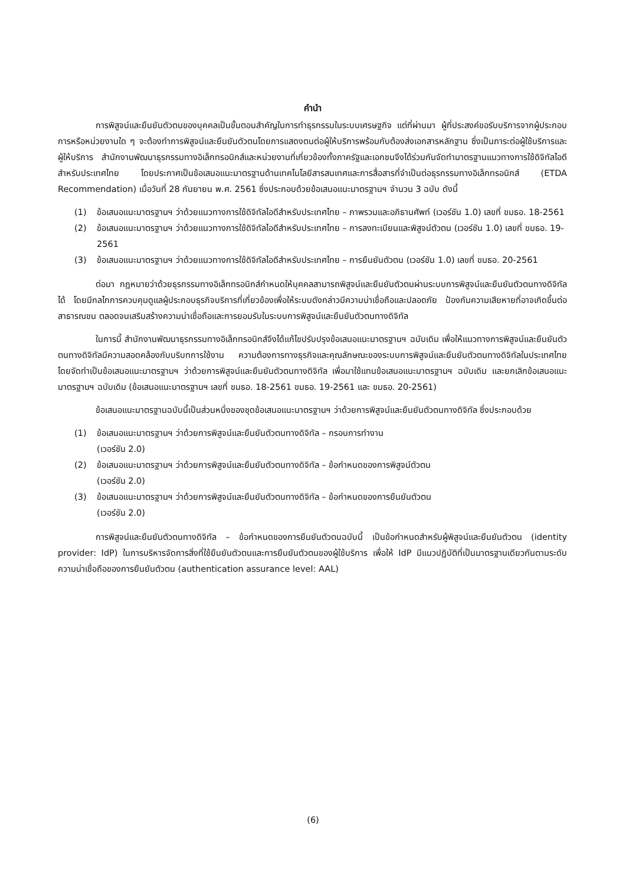คำนำ
การพิสูจน์และยืนยันตัวตนของบุคคลเป็นขั้นตอนสำคัญในการทำธุรกรรมในระบบเศรษฐกิจ แต่ที่ผ่านมา ผู้ที่ประสงค์ขอรับบริการจากผู้ประกอบการหรือหน่วยงานใด ๆ จะต้องทำการพิสูจน์และยืนยันตัวตนโดยการแสดงตนต่อผู้ให้บริการพร้อมกับต้องส่งเอกสารหลักฐาน ซึ่งเป็นภาระต่อผู้ใช้บริการและผู้ให้บริการ สำนักงานพัฒนาธุรกรรมทางอิเล็กทรอนิกส์และหน่วยงานที่เกี่ยวข้องทั้งภาครัฐและเอกชนจึงได้ร่วมกันจัดทำมาตรฐานแนวทางการใช้ดิจิทัลไอดีสำหรับประเทศไทย โดยประกาศเป็นข้อเสนอแนะมาตรฐานด้านเทคโนโลยีสารสนเทศและการสื่อสารที่จำเป็นต่อธุรกรรมทางอิเล็กทรอนิกส์ (ETDA Recommendation) เมื่อวันที่ 28 กันยายน พ.ศ. 2561 ซึ่งประกอบด้วยข้อเสนอแนะมาตรฐานฯ จำนวน 3 ฉบับ ดังนี้
(1) ข้อเสนอแนะมาตรฐานฯ ว่าด้วยแนวทางการใช้ดิจิทัลไอดีสำหรับประเทศไทย – ภาพรวมและอภิธานศัพท์ (เวอร์ชัน 1.0) เลขที่ ขมธอ. 18-2561
(2) ข้อเสนอแนะมาตรฐานฯ ว่าด้วยแนวทางการใช้ดิจิทัลไอดีสำหรับประเทศไทย – การลงทะเบียนและพิสูจน์ตัวตน (เวอร์ชัน 1.0) เลขที่ ขมธอ. 19-2561
(3) ข้อเสนอแนะมาตรฐานฯ ว่าด้วยแนวทางการใช้ดิจิทัลไอดีสำหรับประเทศไทย – การยืนยันตัวตน (เวอร์ชัน 1.0) เลขที่ ขมธอ. 20-2561
ต่อมา กฎหมายว่าด้วยธุรกรรมทางอิเล็กทรอนิกส์กำหนดให้บุคคลสามารถพิสูจน์และยืนยันตัวตนผ่านระบบการพิสูจน์และยืนยันตัวตนทางดิจิทัลได้ โดยมีกลไกการควบคุมดูแลผู้ประกอบธุรกิจบริการที่เกี่ยวข้องเพื่อให้ระบบดังกล่าวมีความน่าเชื่อถือและปลอดภัย ป้องกันความเสียหายที่อาจเกิดขึ้นต่อสาธารณชน ตลอดจนเสริมสร้างความน่าเชื่อถือและการยอมรับในระบบการพิสูจน์และยืนยันตัวตนทางดิจิทัล
ในการนี้ สำนักงานพัฒนาธุรกรรมทางอิเล็กทรอนิกส์จึงได้แก้ไขปรับปรุงข้อเสนอแนะมาตรฐานฯ ฉบับเดิม เพื่อให้แนวทางการพิสูจน์และยืนยันตัวตนทางดิจิทัลมีความสอดคล้องกับบริบทการใช้งาน ความต้องการทางธุรกิจและคุณลักษณะของระบบการพิสูจน์และยืนยันตัวตนทางดิจิทัลในประเทศไทย โดยจัดทำเป็นข้อเสนอแนะมาตรฐานฯ ว่าด้วยการพิสูจน์และยืนยันตัวตนทางดิจิทัล เพื่อมาใช้แทนข้อเสนอแนะมาตรฐานฯ ฉบับเดิม และยกเลิกข้อเสนอแนะมาตรฐานฯ ฉบับเดิม (ข้อเสนอแนะมาตรฐานฯ เลขที่ ขมธอ. 18-2561 ขมธอ. 19-2561 และ ขมธอ. 20-2561)
ข้อเสนอแนะมาตรฐานฉบับนี้เป็นส่วนหนึ่งของชุดข้อเสนอแนะมาตรฐานฯ ว่าด้วยการพิสูจน์และยืนยันตัวตนทางดิจิทัล ซึ่งประกอบด้วย
(1) ข้อเสนอแนะมาตรฐานฯ ว่าด้วยการพิสูจน์และยืนยันตัวตนทางดิจิทัล – กรอบการทำงาน
(เวอร์ชัน 2.0)
(2) ข้อเสนอแนะมาตรฐานฯ ว่าด้วยการพิสูจน์และยืนยันตัวตนทางดิจิทัล – ข้อกำหนดของการพิสูจน์ตัวตน
(เวอร์ชัน 2.0)
(3) ข้อเสนอแนะมาตรฐานฯ ว่าด้วยการพิสูจน์และยืนยันตัวตนทางดิจิทัล – ข้อกำหนดของการยืนยันตัวตน
(เวอร์ชัน 2.0)
การพิสูจน์และยืนยันตัวตนทางดิจิทัล – ข้อกำหนดของการยืนยันตัวตนฉบับนี้ เป็นข้อกำหนดสำหรับผู้พิสูจน์และยืนยันตัวตน (identity provider: IdP) ในการบริหารจัดการสิ่งที่ใช้ยืนยันตัวตนและการยืนยันตัวตนของผู้ใช้บริการ เพื่อให้ IdP มีแนวปฏิบัติที่เป็นมาตรฐานเดียวกันตามระดับความน่าเชื่อถือของการยืนยันตัวตน (authentication assurance level: AAL)
(6)